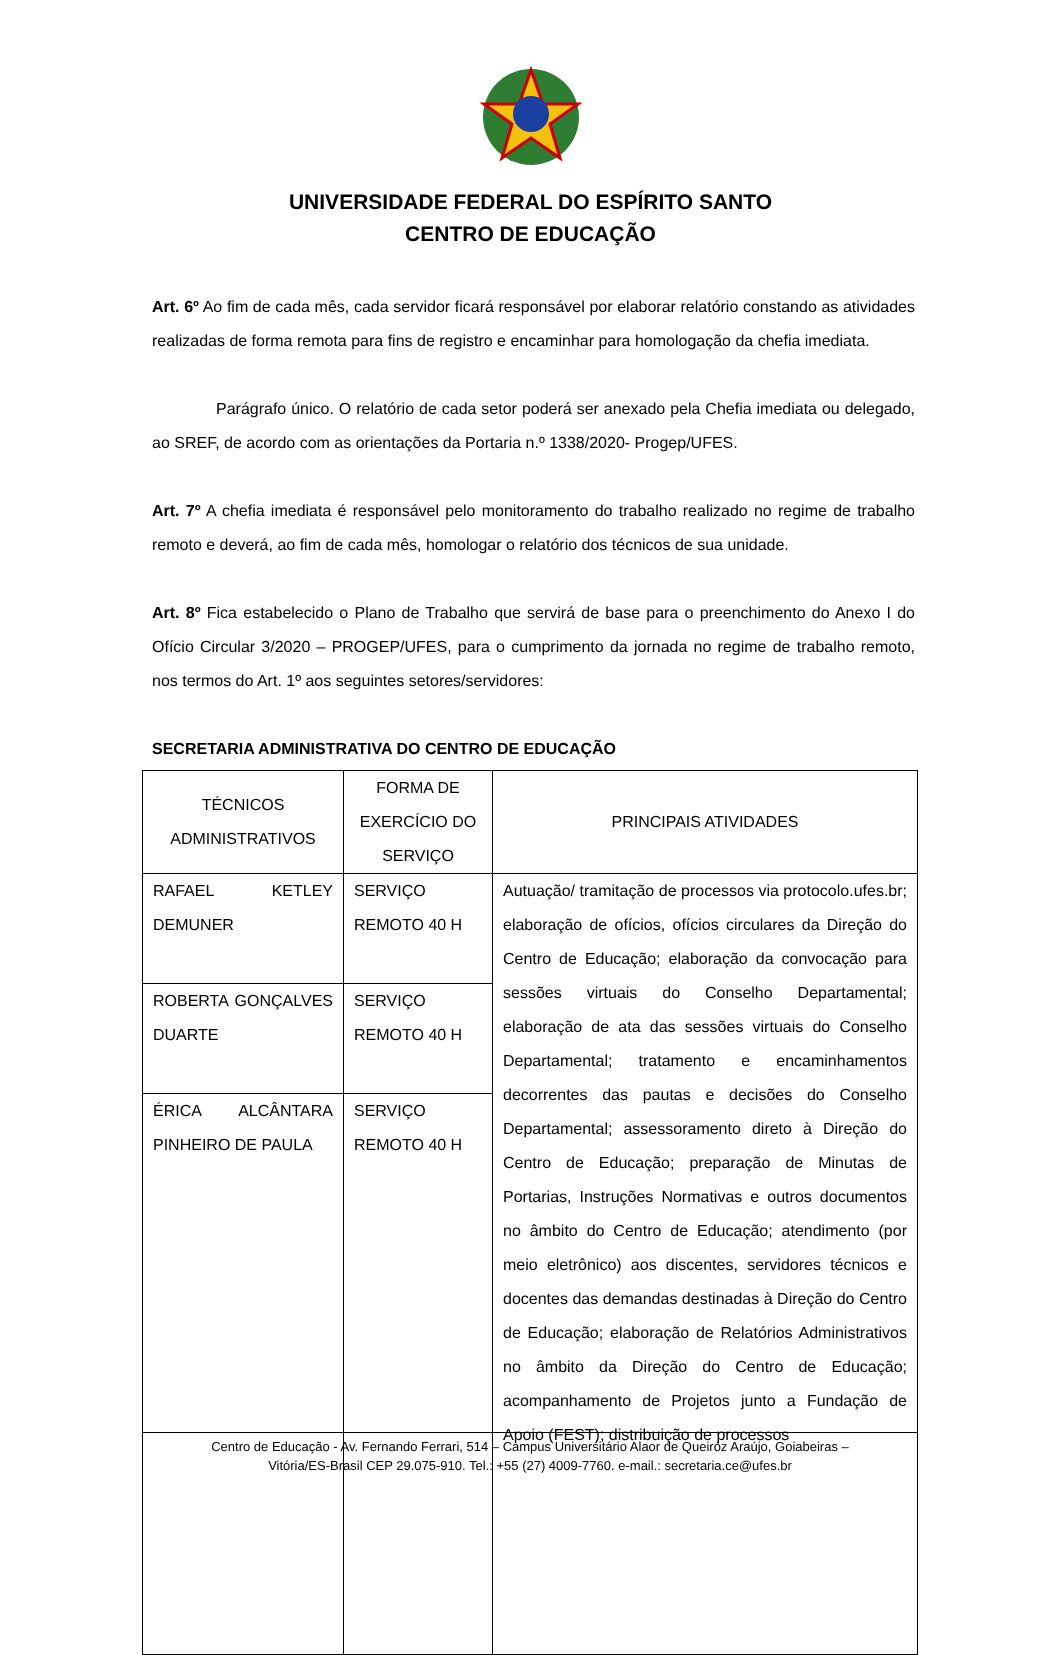UNIVERSIDADE FEDERAL DO ESPÍRITO SANTO
CENTRO DE EDUCAÇÃO
Art. 6º Ao fim de cada mês, cada servidor ficará responsável por elaborar relatório constando as atividades realizadas de forma remota para fins de registro e encaminhar para homologação da chefia imediata.
Parágrafo único. O relatório de cada setor poderá ser anexado pela Chefia imediata ou delegado, ao SREF, de acordo com as orientações da Portaria n.º 1338/2020- Progep/UFES.
Art. 7º A chefia imediata é responsável pelo monitoramento do trabalho realizado no regime de trabalho remoto e deverá, ao fim de cada mês, homologar o relatório dos técnicos de sua unidade.
Art. 8º Fica estabelecido o Plano de Trabalho que servirá de base para o preenchimento do Anexo I do Ofício Circular 3/2020 – PROGEP/UFES, para o cumprimento da jornada no regime de trabalho remoto, nos termos do Art. 1º aos seguintes setores/servidores:
SECRETARIA ADMINISTRATIVA DO CENTRO DE EDUCAÇÃO
| TÉCNICOS ADMINISTRATIVOS | FORMA DE EXERCÍCIO DO SERVIÇO | PRINCIPAIS ATIVIDADES |
| --- | --- | --- |
| RAFAEL KETLEY DEMUNER | SERVIÇO REMOTO 40 H | Autuação/ tramitação de processos via protocolo.ufes.br; elaboração de ofícios, ofícios circulares da Direção do Centro de Educação; elaboração da convocação para sessões virtuais do Conselho Departamental; elaboração de ata das sessões virtuais do Conselho Departamental; tratamento e encaminhamentos decorrentes das pautas e decisões do Conselho Departamental; assessoramento direto à Direção do Centro de Educação; preparação de Minutas de Portarias, Instruções Normativas e outros documentos no âmbito do Centro de Educação; atendimento (por meio eletrônico) aos discentes, servidores técnicos e docentes das demandas destinadas à Direção do Centro de Educação; elaboração de Relatórios Administrativos no âmbito da Direção do Centro de Educação; acompanhamento de Projetos junto a Fundação de Apoio (FEST); distribuição de processos |
| ROBERTA GONÇALVES DUARTE | SERVIÇO REMOTO 40 H | |
| ÉRICA ALCÂNTARA PINHEIRO DE PAULA | SERVIÇO REMOTO 40 H | |
Centro de Educação - Av. Fernando Ferrari, 514 – Campus Universitário Alaor de Queiróz Araújo, Goiabeiras –
Vitória/ES-Brasil CEP 29.075-910. Tel.: +55 (27) 4009-7760. e-mail.: secretaria.ce@ufes.br